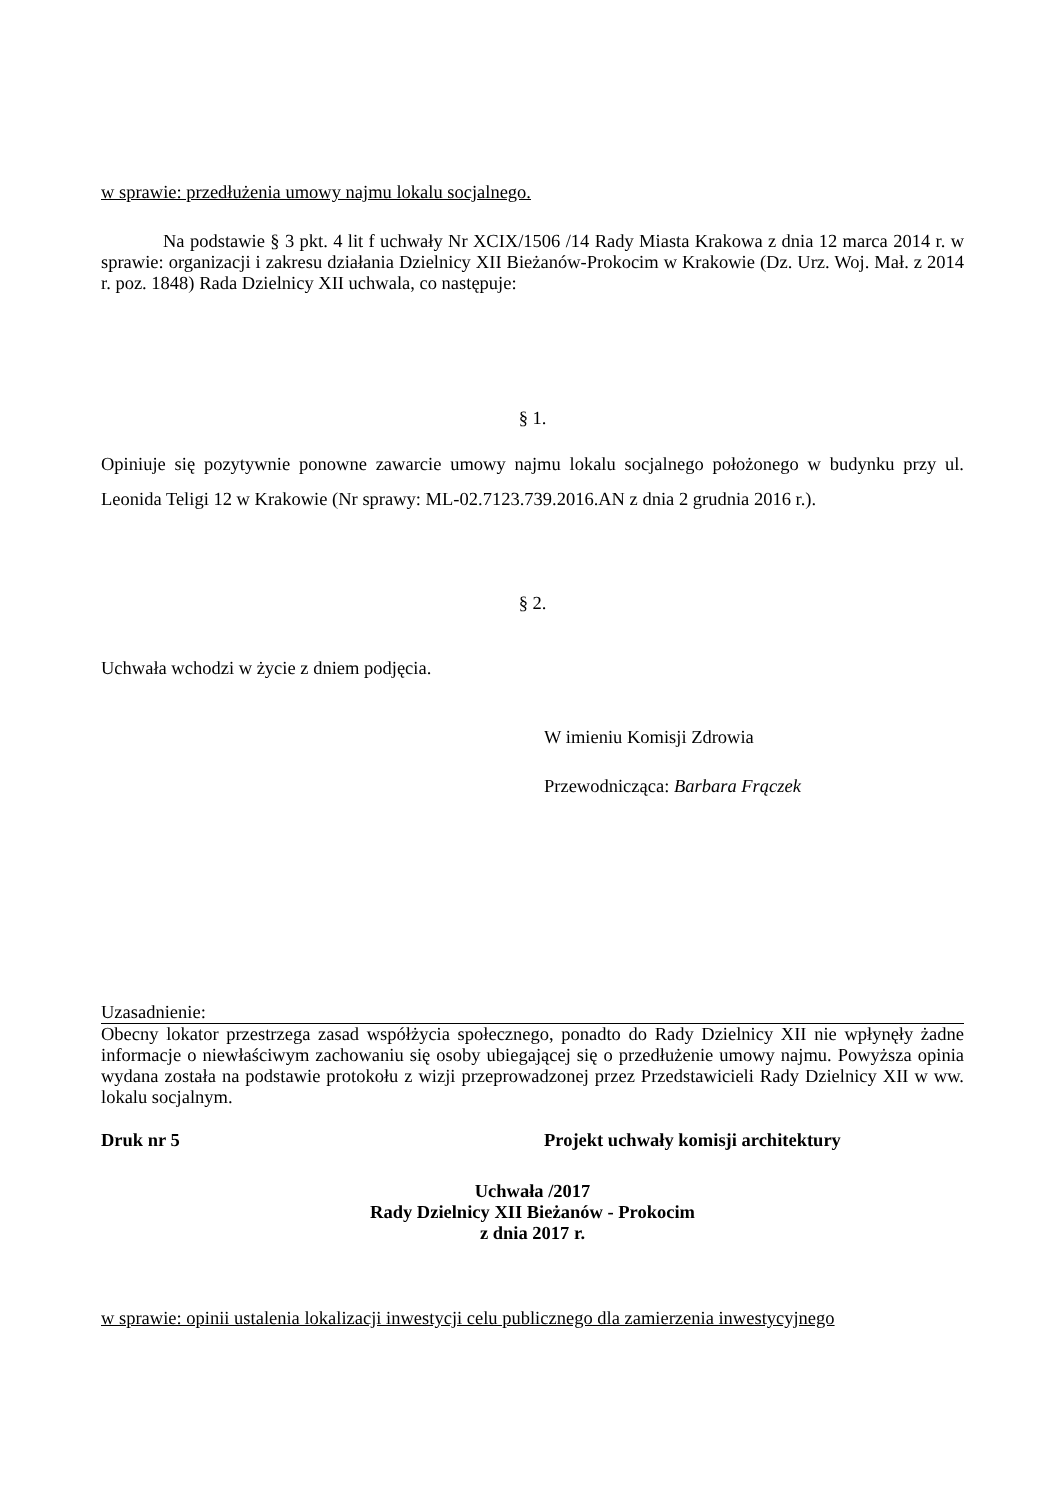w sprawie: przedłużenia umowy najmu lokalu socjalnego.
Na podstawie § 3 pkt. 4 lit f uchwały Nr XCIX/1506 /14 Rady Miasta Krakowa z dnia 12 marca 2014 r. w sprawie: organizacji i zakresu działania Dzielnicy XII Bieżanów-Prokocim w Krakowie (Dz. Urz. Woj. Mał. z 2014 r. poz. 1848) Rada Dzielnicy XII uchwala, co następuje:
§ 1.
Opiniuje się pozytywnie ponowne zawarcie umowy najmu lokalu socjalnego położonego w budynku przy ul. Leonida Teligi 12 w Krakowie (Nr sprawy: ML-02.7123.739.2016.AN z dnia 2 grudnia 2016 r.).
§ 2.
Uchwała wchodzi w życie z dniem podjęcia.
W imieniu Komisji Zdrowia
Przewodnicząca: Barbara Frączek
Uzasadnienie:
Obecny lokator przestrzega zasad współżycia społecznego, ponadto do Rady Dzielnicy XII nie wpłynęły żadne informacje o niewłaściwym zachowaniu się osoby ubiegającej się o przedłużenie umowy najmu. Powyższa opinia wydana została na podstawie protokołu z wizji przeprowadzonej przez Przedstawicieli Rady Dzielnicy XII w ww. lokalu socjalnym.
Druk nr 5 Projekt uchwały komisji architektury
Uchwała /2017
Rady Dzielnicy XII Bieżanów - Prokocim
z dnia 2017 r.
w sprawie: opinii ustalenia lokalizacji inwestycji celu publicznego dla zamierzenia inwestycyjnego